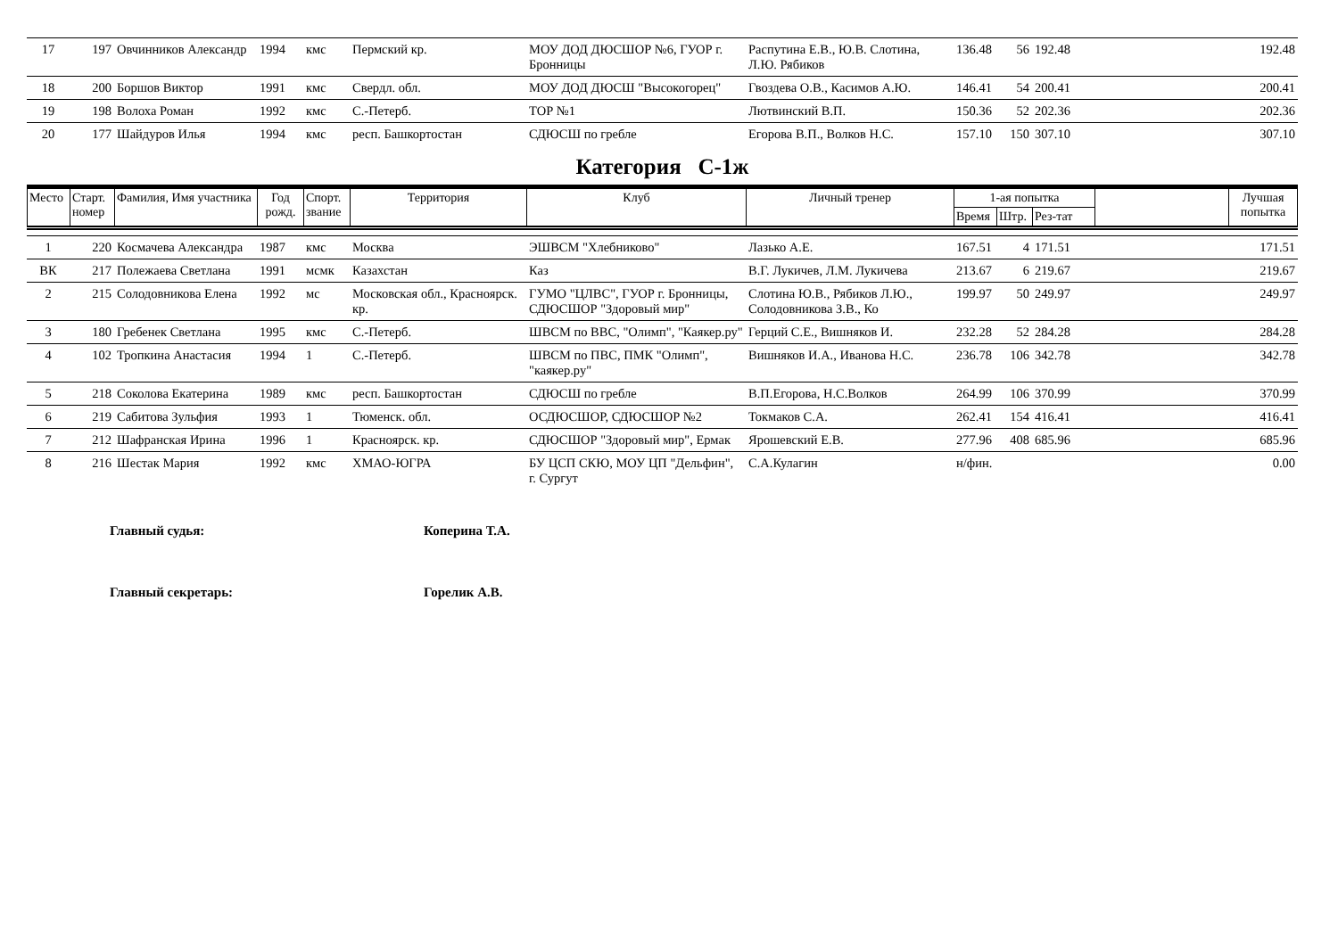| 17 | 197 | Овчинников Александр | 1994 | кмс | Пермский кр. | МОУ ДОД ДЮСШОР №6, ГУОР г. Бронницы | Распутина Е.В., Ю.В. Слотина, Л.Ю. Рябиков | 136.48 | 56 | 192.48 | 192.48 |
| 18 | 200 | Боршов Виктор | 1991 | кмс | Свердл. обл. | МОУ ДОД ДЮСШ "Высокогорец" | Гвоздева О.В., Касимов А.Ю. | 146.41 | 54 | 200.41 | 200.41 |
| 19 | 198 | Волоха Роман | 1992 | кмс | С.-Петерб. | ТОР №1 | Лютвинский В.П. | 150.36 | 52 | 202.36 | 202.36 |
| 20 | 177 | Шайдуров Илья | 1994 | кмс | респ. Башкортостан | СДЮСШ по гребле | Егорова В.П., Волков Н.С. | 157.10 | 150 | 307.10 | 307.10 |
Категория С-1ж
| Место | Старт. номер | Фамилия, Имя участника | Год рожд. | Спорт. звание | Территория | Клуб | Личный тренер | 1-ая попытка | | | | Лучшая попытка |
| --- | --- | --- | --- | --- | --- | --- | --- | --- | --- | --- | --- | --- |
| | | | | | | | | Время | Штр. | Рез-тат | | |
| 1 | 220 | Космачева Александра | 1987 | кмс | Москва | ЭШВСМ "Хлебниково" | Лазько А.Е. | 167.51 | 4 | 171.51 | 171.51 |
| ВК | 217 | Полежаева Светлана | 1991 | мсмк | Казахстан | Каз | В.Г. Лукичев, Л.М. Лукичева | 213.67 | 6 | 219.67 | 219.67 |
| 2 | 215 | Солодовникова Елена | 1992 | мс | Московская обл., Красноярск. кр. | ГУМО "ЦЛВС", ГУОР г. Бронницы, СДЮСШОР "Здоровый мир" | Слотина Ю.В., Рябиков Л.Ю., Солодовникова З.В., Ко | 199.97 | 50 | 249.97 | 249.97 |
| 3 | 180 | Гребенек Светлана | 1995 | кмс | С.-Петерб. | ШВСМ по ВВС, "Олимп", "Каякер.ру" | Герций С.Е., Вишняков И. | 232.28 | 52 | 284.28 | 284.28 |
| 4 | 102 | Тропкина Анастасия | 1994 | 1 | С.-Петерб. | ШВСМ по ПВС, ПМК "Олимп", "каякер.ру" | Вишняков И.А., Иванова Н.С. | 236.78 | 106 | 342.78 | 342.78 |
| 5 | 218 | Соколова Екатерина | 1989 | кмс | респ. Башкортостан | СДЮСШ по гребле | В.П.Егорова, Н.С.Волков | 264.99 | 106 | 370.99 | 370.99 |
| 6 | 219 | Сабитова Зульфия | 1993 | 1 | Тюменск. обл. | ОСДЮСШОР, СДЮСШОР №2 | Токмаков С.А. | 262.41 | 154 | 416.41 | 416.41 |
| 7 | 212 | Шафранская Ирина | 1996 | 1 | Красноярск. кр. | СДЮСШОР "Здоровый мир", Ермак | Ярошевский Е.В. | 277.96 | 408 | 685.96 | 685.96 |
| 8 | 216 | Шестак Мария | 1992 | кмс | ХМАО-ЮГРА | БУ ЦСП СКЮ, МОУ ЦП "Дельфин", г. Сургут | С.А.Кулагин | н/фин. | | | 0.00 |
Главный судья: Коперина Т.А.
Главный секретарь: Горелик А.В.